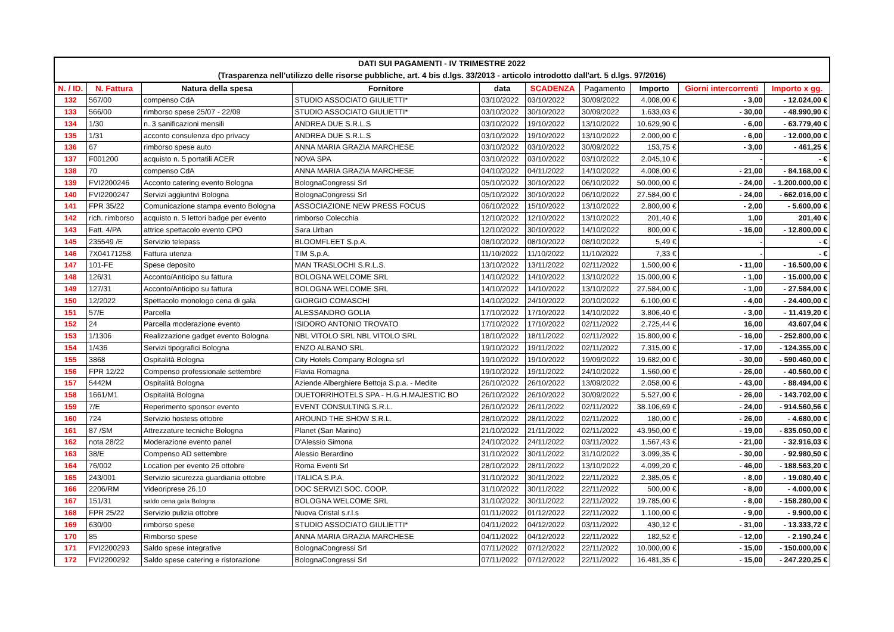| DATI SUI PAGAMENTI - IV TRIMESTRE 2022 (Trasparenza nell'utilizzo delle risorse pubbliche, art. 4 bis d.lgs. 33/2013 - articolo introdotto dall'art. 5 d.lgs. 97/2016) | | | | | | | | | |
| N. / ID. | N. Fattura | Natura della spesa | Fornitore | data | SCADENZA | Pagamento | Importo | Giorni intercorrenti | Importo x gg. |
| 132 | 567/00 | compenso CdA | STUDIO ASSOCIATO GIULIETTI* | 03/10/2022 | 03/10/2022 | 30/09/2022 | 4.008,00 € | - 3,00 | - 12.024,00 € |
| 133 | 566/00 | rimborso spese 25/07 - 22/09 | STUDIO ASSOCIATO GIULIETTI* | 03/10/2022 | 30/10/2022 | 30/09/2022 | 1.633,03 € | - 30,00 | - 48.990,90 € |
| 134 | 1/30 | n. 3 sanificazioni mensili | ANDREA DUE S.R.L.S | 03/10/2022 | 19/10/2022 | 13/10/2022 | 10.629,90 € | - 6,00 | - 63.779,40 € |
| 135 | 1/31 | acconto consulenza dpo privacy | ANDREA DUE S.R.L.S | 03/10/2022 | 19/10/2022 | 13/10/2022 | 2.000,00 € | - 6,00 | - 12.000,00 € |
| 136 | 67 | rimborso spese auto | ANNA MARIA GRAZIA MARCHESE | 03/10/2022 | 03/10/2022 | 30/09/2022 | 153,75 € | - 3,00 | - 461,25 € |
| 137 | F001200 | acquisto n. 5 portatili ACER | NOVA SPA | 03/10/2022 | 03/10/2022 | 03/10/2022 | 2.045,10 € | - | - € |
| 138 | 70 | compenso CdA | ANNA MARIA GRAZIA MARCHESE | 04/10/2022 | 04/11/2022 | 14/10/2022 | 4.008,00 € | - 21,00 | - 84.168,00 € |
| 139 | FVI2200246 | Acconto catering evento Bologna | BolognaCongressi Srl | 05/10/2022 | 30/10/2022 | 06/10/2022 | 50.000,00 € | - 24,00 | - 1.200.000,00 € |
| 140 | FVI2200247 | Servizi aggiuntivi Bologna | BolognaCongressi Srl | 05/10/2022 | 30/10/2022 | 06/10/2022 | 27.584,00 € | - 24,00 | - 662.016,00 € |
| 141 | FPR 35/22 | Comunicazione stampa evento Bologna | ASSOCIAZIONE NEW PRESS FOCUS | 06/10/2022 | 15/10/2022 | 13/10/2022 | 2.800,00 € | - 2,00 | - 5.600,00 € |
| 142 | rich. rimborso | acquisto n. 5 lettori badge per evento | rimborso Colecchia | 12/10/2022 | 12/10/2022 | 13/10/2022 | 201,40 € | 1,00 | 201,40 € |
| 143 | Fatt. 4/PA | attrice spettacolo evento CPO | Sara Urban | 12/10/2022 | 30/10/2022 | 14/10/2022 | 800,00 € | - 16,00 | - 12.800,00 € |
| 145 | 235549 /E | Servizio telepass | BLOOMFLEET S.p.A. | 08/10/2022 | 08/10/2022 | 08/10/2022 | 5,49 € | - | - € |
| 146 | 7X04171258 | Fattura utenza | TIM S.p.A. | 11/10/2022 | 11/10/2022 | 11/10/2022 | 7,33 € | - | - € |
| 147 | 101-FE | Spese deposito | MAN TRASLOCHI S.R.L.S. | 13/10/2022 | 13/11/2022 | 02/11/2022 | 1.500,00 € | - 11,00 | - 16.500,00 € |
| 148 | 126/31 | Acconto/Anticipo su fattura | BOLOGNA WELCOME SRL | 14/10/2022 | 14/10/2022 | 13/10/2022 | 15.000,00 € | - 1,00 | - 15.000,00 € |
| 149 | 127/31 | Acconto/Anticipo su fattura | BOLOGNA WELCOME SRL | 14/10/2022 | 14/10/2022 | 13/10/2022 | 27.584,00 € | - 1,00 | - 27.584,00 € |
| 150 | 12/2022 | Spettacolo monologo cena di gala | GIORGIO COMASCHI | 14/10/2022 | 24/10/2022 | 20/10/2022 | 6.100,00 € | - 4,00 | - 24.400,00 € |
| 151 | 57/E | Parcella | ALESSANDRO GOLIA | 17/10/2022 | 17/10/2022 | 14/10/2022 | 3.806,40 € | - 3,00 | - 11.419,20 € |
| 152 | 24 | Parcella moderazione evento | ISIDORO ANTONIO TROVATO | 17/10/2022 | 17/10/2022 | 02/11/2022 | 2.725,44 € | 16,00 | 43.607,04 € |
| 153 | 1/1306 | Realizzazione gadget evento Bologna | NBL VITOLO SRL NBL VITOLO SRL | 18/10/2022 | 18/11/2022 | 02/11/2022 | 15.800,00 € | - 16,00 | - 252.800,00 € |
| 154 | 1/436 | Servizi tipografici Bologna | ENZO ALBANO SRL | 19/10/2022 | 19/11/2022 | 02/11/2022 | 7.315,00 € | - 17,00 | - 124.355,00 € |
| 155 | 3868 | Ospitalità Bologna | City Hotels Company Bologna srl | 19/10/2022 | 19/10/2022 | 19/09/2022 | 19.682,00 € | - 30,00 | - 590.460,00 € |
| 156 | FPR 12/22 | Compenso professionale settembre | Flavia Romagna | 19/10/2022 | 19/11/2022 | 24/10/2022 | 1.560,00 € | - 26,00 | - 40.560,00 € |
| 157 | 5442M | Ospitalità Bologna | Aziende Alberghiere Bettoja S.p.a. - Medite | 26/10/2022 | 26/10/2022 | 13/09/2022 | 2.058,00 € | - 43,00 | - 88.494,00 € |
| 158 | 1661/M1 | Ospitalità Bologna | DUETORRIHOTELS SPA - H.G.H.MAJESTIC BO | 26/10/2022 | 26/10/2022 | 30/09/2022 | 5.527,00 € | - 26,00 | - 143.702,00 € |
| 159 | 7/E | Reperimento sponsor evento | EVENT CONSULTING S.R.L. | 26/10/2022 | 26/11/2022 | 02/11/2022 | 38.106,69 € | - 24,00 | - 914.560,56 € |
| 160 | 724 | Servizio hostess ottobre | AROUND THE SHOW S.R.L. | 28/10/2022 | 28/11/2022 | 02/11/2022 | 180,00 € | - 26,00 | - 4.680,00 € |
| 161 | 87 /SM | Attrezzature tecniche Bologna | Planet (San Marino) | 21/10/2022 | 21/11/2022 | 02/11/2022 | 43.950,00 € | - 19,00 | - 835.050,00 € |
| 162 | nota 28/22 | Moderazione evento panel | D'Alessio Simona | 24/10/2022 | 24/11/2022 | 03/11/2022 | 1.567,43 € | - 21,00 | - 32.916,03 € |
| 163 | 38/E | Compenso AD settembre | Alessio Berardino | 31/10/2022 | 30/11/2022 | 31/10/2022 | 3.099,35 € | - 30,00 | - 92.980,50 € |
| 164 | 76/002 | Location per evento 26 ottobre | Roma Eventi Srl | 28/10/2022 | 28/11/2022 | 13/10/2022 | 4.099,20 € | - 46,00 | - 188.563,20 € |
| 165 | 243/001 | Servizio sicurezza guardiania ottobre | ITALICA S.P.A. | 31/10/2022 | 30/11/2022 | 22/11/2022 | 2.385,05 € | - 8,00 | - 19.080,40 € |
| 166 | 2206/RM | Videoriprese 26.10 | DOC SERVIZI SOC. COOP. | 31/10/2022 | 30/11/2022 | 22/11/2022 | 500,00 € | - 8,00 | - 4.000,00 € |
| 167 | 151/31 | saldo cena gala Bologna | BOLOGNA WELCOME SRL | 31/10/2022 | 30/11/2022 | 22/11/2022 | 19.785,00 € | - 8,00 | - 158.280,00 € |
| 168 | FPR 25/22 | Servizio pulizia ottobre | Nuova Cristal s.r.l.s | 01/11/2022 | 01/12/2022 | 22/11/2022 | 1.100,00 € | - 9,00 | - 9.900,00 € |
| 169 | 630/00 | rimborso spese | STUDIO ASSOCIATO GIULIETTI* | 04/11/2022 | 04/12/2022 | 03/11/2022 | 430,12 € | - 31,00 | - 13.333,72 € |
| 170 | 85 | Rimborso spese | ANNA MARIA GRAZIA MARCHESE | 04/11/2022 | 04/12/2022 | 22/11/2022 | 182,52 € | - 12,00 | - 2.190,24 € |
| 171 | FVI2200293 | Saldo spese integrative | BolognaCongressi Srl | 07/11/2022 | 07/12/2022 | 22/11/2022 | 10.000,00 € | - 15,00 | - 150.000,00 € |
| 172 | FVI2200292 | Saldo spese catering e ristorazione | BolognaCongressi Srl | 07/11/2022 | 07/12/2022 | 22/11/2022 | 16.481,35 € | - 15,00 | - 247.220,25 € |